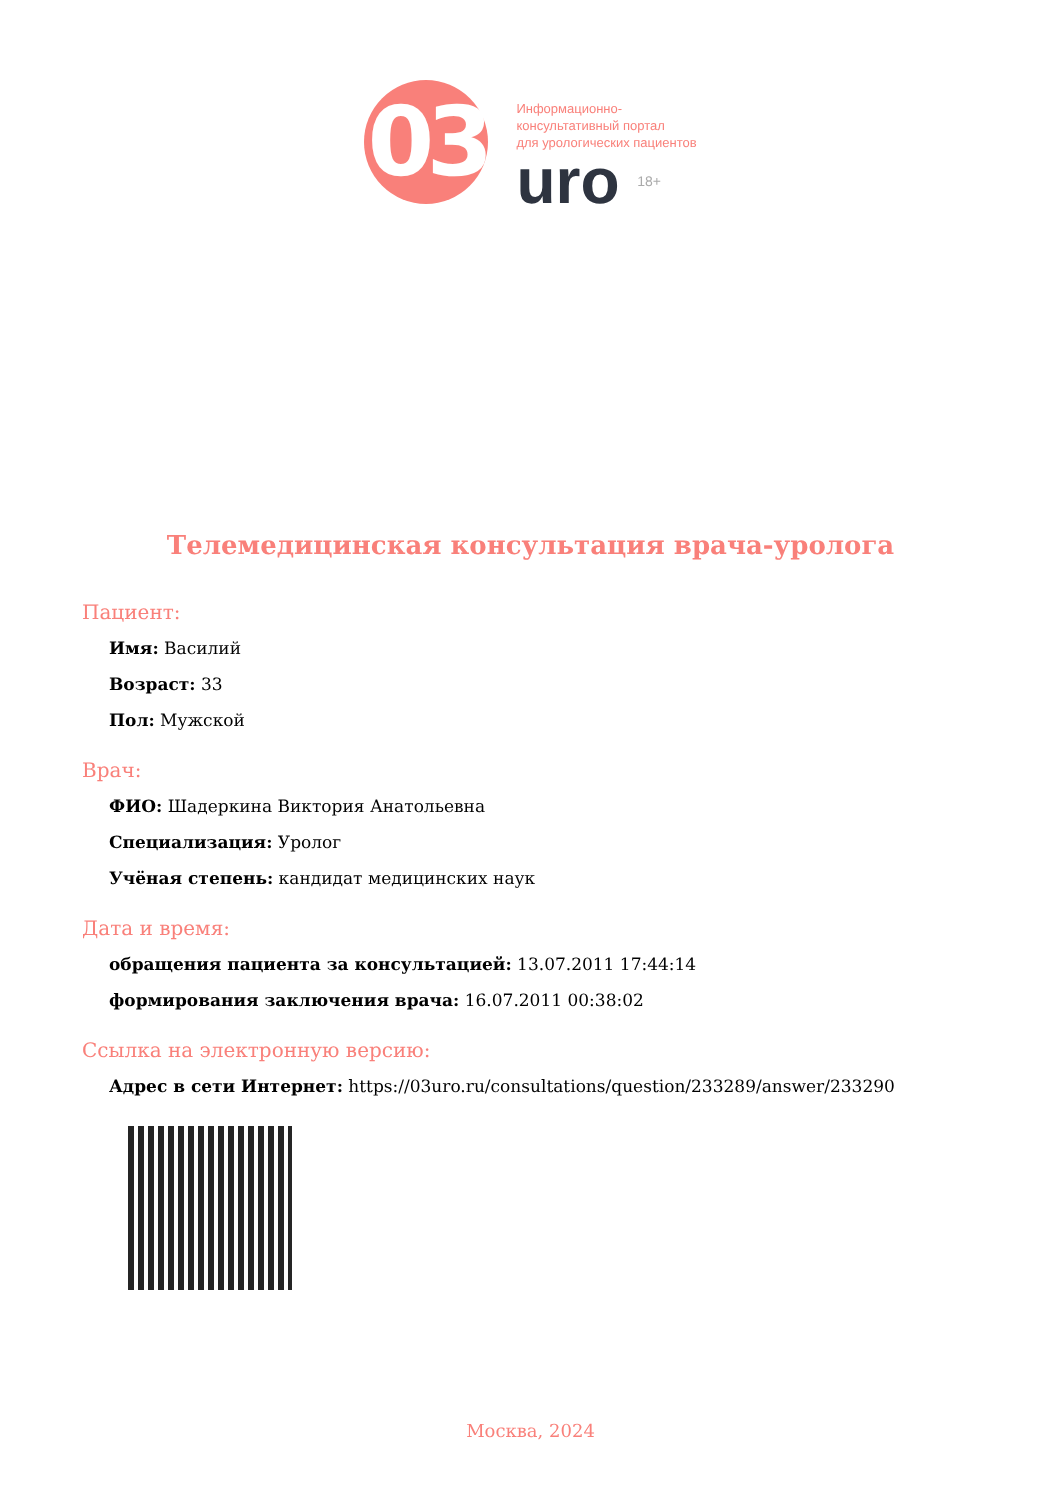03
Информационно-
консультативный портал
для урологических пациентов
uro 18+
Телемедицинская консультация врача-уролога
Пациент:
Имя: Василий
Возраст: 33
Пол: Мужской
Врач:
ФИО: Шадеркина Виктория Анатольевна
Специализация: Уролог
Учёная степень: кандидат медицинских наук
Дата и время:
обращения пациента за консультацией: 13.07.2011 17:44:14
формирования заключения врача: 16.07.2011 00:38:02
Ссылка на электронную версию:
Адрес в сети Интернет: https://03uro.ru/consultations/question/233289/answer/233290
Москва, 2024